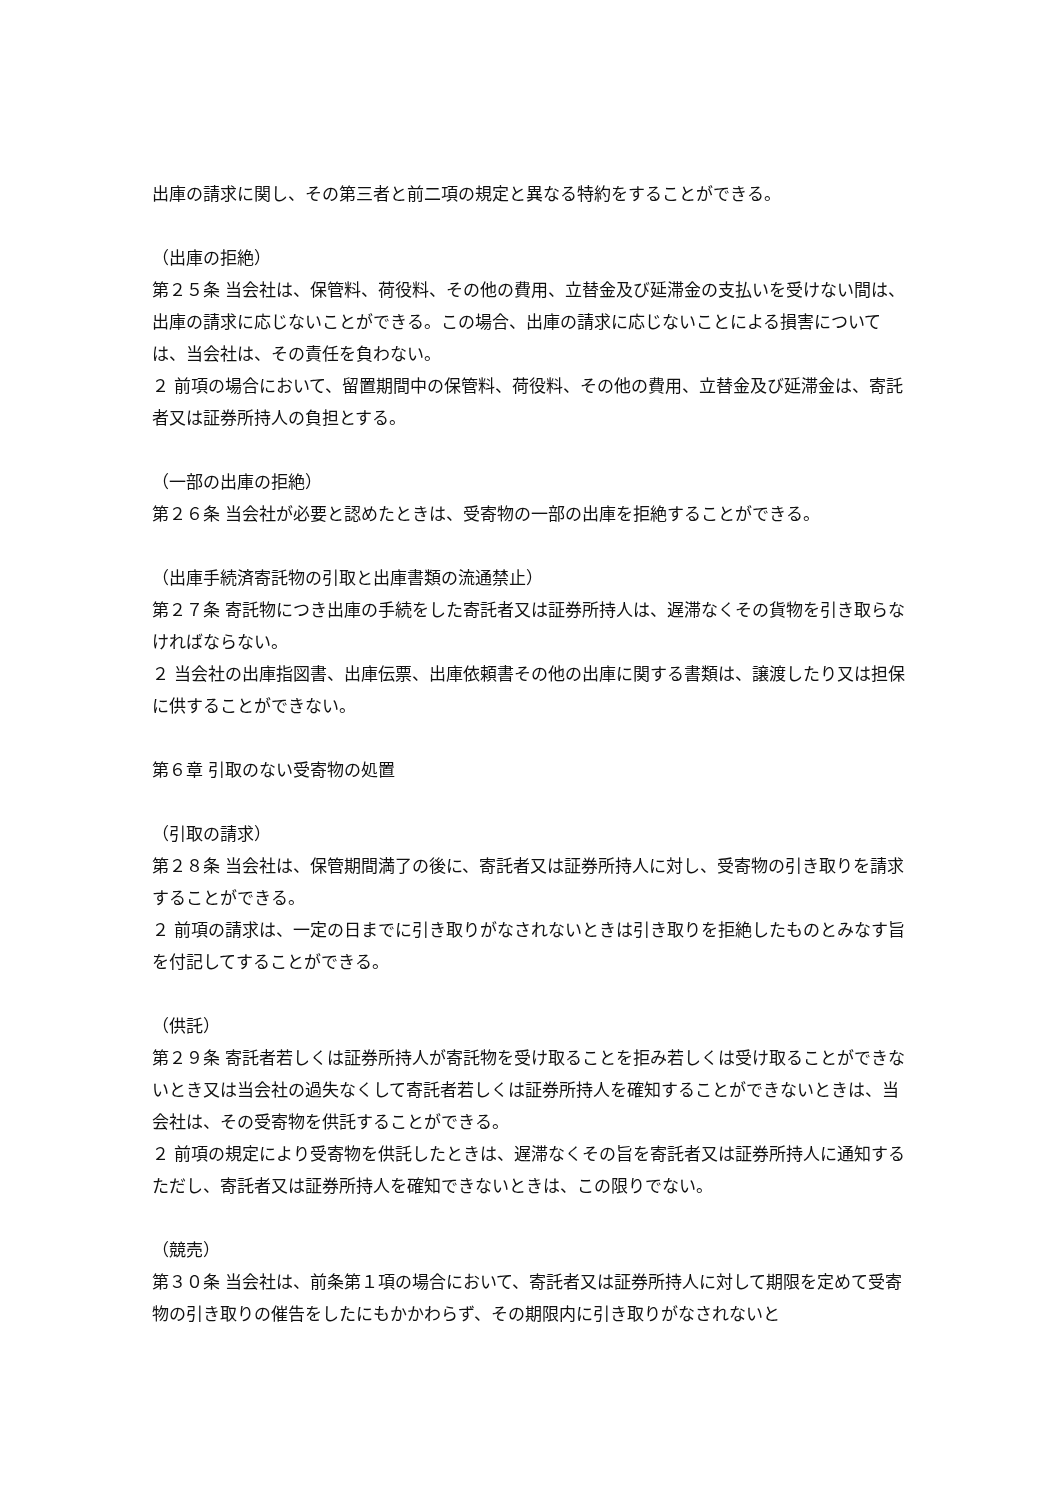出庫の請求に関し、その第三者と前二項の規定と異なる特約をすることができる。
（出庫の拒絶）
第２５条 当会社は、保管料、荷役料、その他の費用、立替金及び延滞金の支払いを受けない間は、出庫の請求に応じないことができる。この場合、出庫の請求に応じないことによる損害については、当会社は、その責任を負わない。
２ 前項の場合において、留置期間中の保管料、荷役料、その他の費用、立替金及び延滞金は、寄託者又は証券所持人の負担とする。
（一部の出庫の拒絶）
第２６条 当会社が必要と認めたときは、受寄物の一部の出庫を拒絶することができる。
（出庫手続済寄託物の引取と出庫書類の流通禁止）
第２７条 寄託物につき出庫の手続をした寄託者又は証券所持人は、遅滞なくその貨物を引き取らなければならない。
２ 当会社の出庫指図書、出庫伝票、出庫依頼書その他の出庫に関する書類は、譲渡したり又は担保に供することができない。
第６章 引取のない受寄物の処置
（引取の請求）
第２８条 当会社は、保管期間満了の後に、寄託者又は証券所持人に対し、受寄物の引き取りを請求することができる。
２ 前項の請求は、一定の日までに引き取りがなされないときは引き取りを拒絶したものとみなす旨を付記してすることができる。
（供託）
第２９条 寄託者若しくは証券所持人が寄託物を受け取ることを拒み若しくは受け取ることができないとき又は当会社の過失なくして寄託者若しくは証券所持人を確知することができないときは、当会社は、その受寄物を供託することができる。
２ 前項の規定により受寄物を供託したときは、遅滞なくその旨を寄託者又は証券所持人に通知するただし、寄託者又は証券所持人を確知できないときは、この限りでない。
（競売）
第３０条 当会社は、前条第１項の場合において、寄託者又は証券所持人に対して期限を定めて受寄物の引き取りの催告をしたにもかかわらず、その期限内に引き取りがなされないと